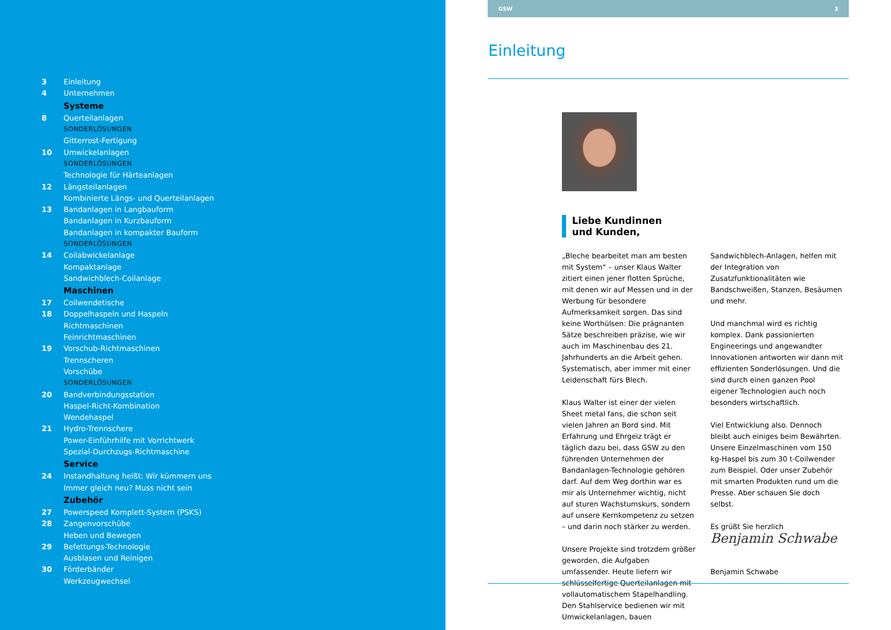3 Einleitung
4 Unternehmen
Systeme
8 Querteilanlagen
SONDERLÖSUNGEN
Gitterrost-Fertigung
10 Umwickelanlagen
SONDERLÖSUNGEN
Technologie für Härteanlagen
12 Längsteilanlagen
Kombinierte Längs- und Querteilanlagen
13 Bandanlagen in Langbauform
Bandanlagen in Kurzbauform
Bandanlagen in kompakter Bauform
SONDERLÖSUNGEN
14 Coilabwickelanlage
Kompaktanlage
Sandwichblech-Coilanlage
Maschinen
17 Coilwendetische
18 Doppelhaspeln und Haspeln
Richtmaschinen
Feinrichtmaschinen
19 Vorschub-Richtmaschinen
Trennscheren
Vorschübe
SONDERLÖSUNGEN
20 Bandverbindungsstation
Haspel-Richt-Kombination
Wendehaspel
21 Hydro-Trennschere
Power-Einführhilfe mit Vorrichtwerk
Spezial-Durchzugs-Richtmaschine
Service
24 Instandhaltung heißt: Wir kümmern uns
Immer gleich neu? Muss nicht sein
Zubehör
27 Powerspeed Komplett-System (PSKS)
28 Zangenvorschübe
Heben und Bewegen
29 Befettungs-Technologie
Ausblasen und Reinigen
30 Förderbänder
Werkzeugwechsel
GSW 3
Einleitung
Liebe Kundinnen
und Kunden,
„Bleche bearbeitet man am besten mit System“ – unser Klaus Walter zitiert einen jener flotten Sprüche, mit denen wir auf Messen und in der Werbung für besondere Aufmerksamkeit sorgen. Das sind keine Worthülsen: Die prägnanten Sätze beschreiben präzise, wie wir auch im Maschinenbau des 21. Jahrhunderts an die Arbeit gehen. Systematisch, aber immer mit einer Leidenschaft fürs Blech.
Klaus Walter ist einer der vielen Sheet metal fans, die schon seit vielen Jahren an Bord sind. Mit Erfahrung und Ehrgeiz trägt er täglich dazu bei, dass GSW zu den führenden Unternehmen der Bandanlagen-Technologie gehören darf. Auf dem Weg dorthin war es mir als Unternehmer wichtig, nicht auf sturen Wachstumskurs, sondern auf unsere Kernkompetenz zu setzen – und darin noch stärker zu werden.
Unsere Projekte sind trotzdem größer geworden, die Aufgaben umfassender. Heute liefern wir schlüsselfertige Querteilanlagen mit vollautomatischem Stapelhandling. Den Stahlservice bedienen wir mit Umwickelanlagen, bauen
Sandwichblech-Anlagen, helfen mit der Integration von Zusatzfunktionalitäten wie Bandschweißen, Stanzen, Besäumen und mehr.
Und manchmal wird es richtig komplex. Dank passionierten Engineerings und angewandter Innovationen antworten wir dann mit effizienten Sonderlösungen. Und die sind durch einen ganzen Pool eigener Technologien auch noch besonders wirtschaftlich.
Viel Entwicklung also. Dennoch bleibt auch einiges beim Bewährten. Unsere Einzelmaschinen vom 150 kg-Haspel bis zum 30 t-Coilwender zum Beispiel. Oder unser Zubehör mit smarten Produkten rund um die Presse. Aber schauen Sie doch selbst.
Es grüßt Sie herzlich
Benjamin Schwabe
Benjamin Schwabe